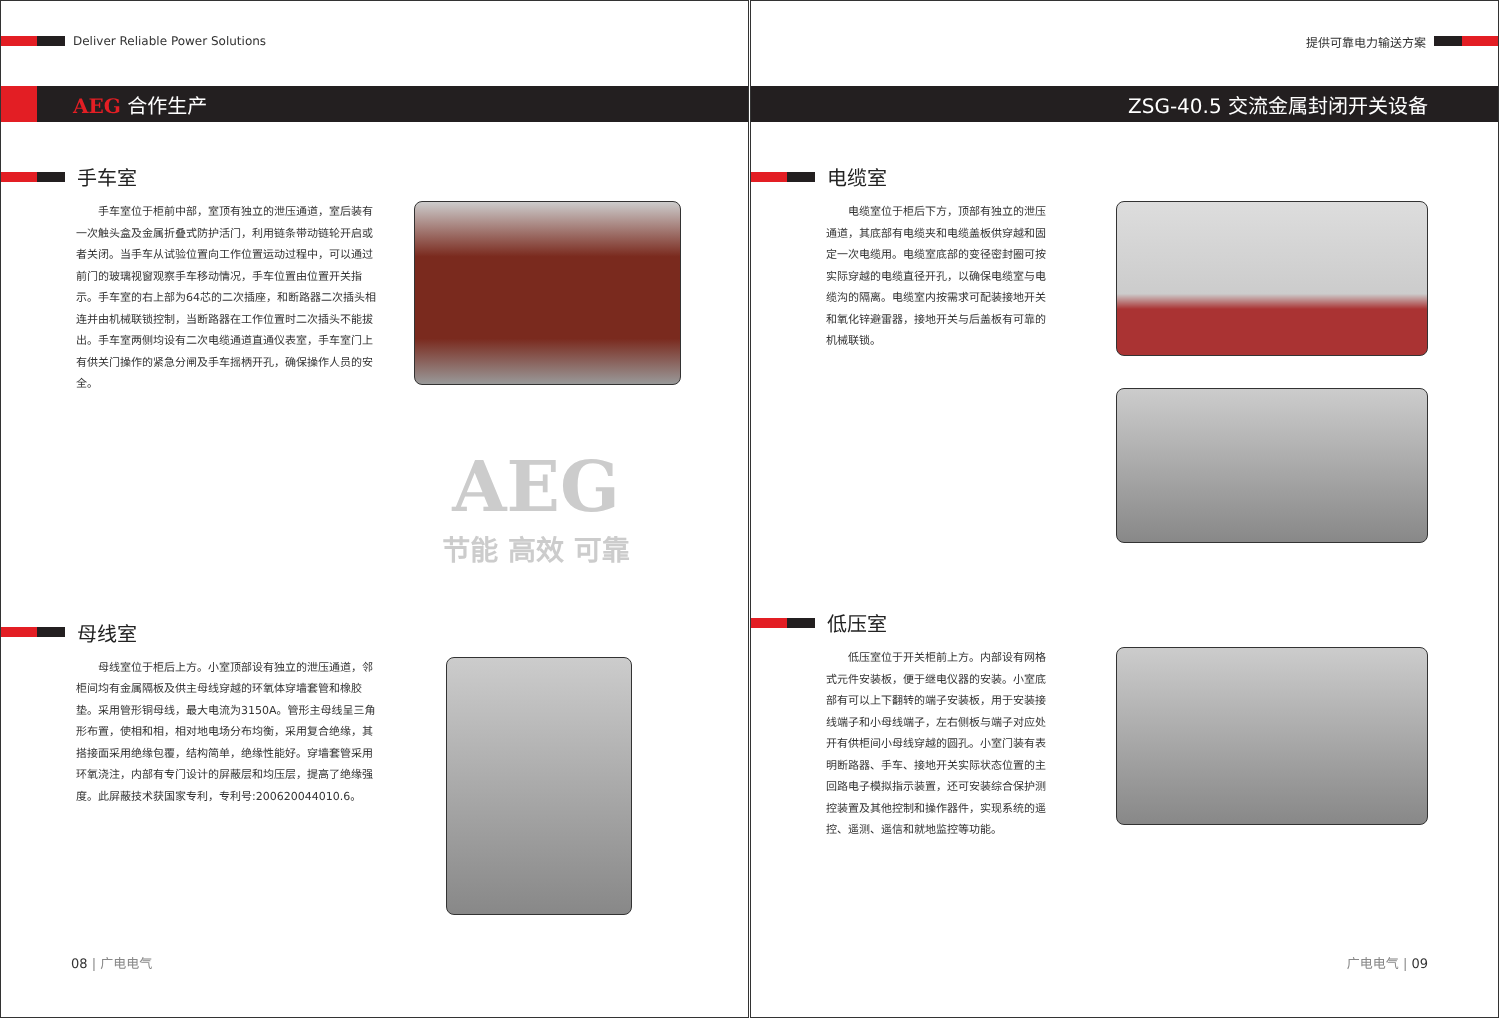Deliver Reliable Power Solutions
AEG 合作生产
手车室
手车室位于柜前中部，室顶有独立的泄压通道，室后装有一次触头盒及金属折叠式防护活门，利用链条带动链轮开启或者关闭。当手车从试验位置向工作位置运动过程中，可以通过前门的玻璃视窗观察手车移动情况，手车位置由位置开关指示。手车室的右上部为64芯的二次插座，和断路器二次插头相连并由机械联锁控制，当断路器在工作位置时二次插头不能拔出。手车室两侧均设有二次电缆通道直通仪表室，手车室门上有供关门操作的紧急分闸及手车摇柄开孔，确保操作人员的安全。
AEG
节能 高效 可靠
母线室
母线室位于柜后上方。小室顶部设有独立的泄压通道，邻柜间均有金属隔板及供主母线穿越的环氧体穿墙套管和橡胶垫。采用管形铜母线，最大电流为3150A。管形主母线呈三角形布置，使相和相，相对地电场分布均衡，采用复合绝缘，其搭接面采用绝缘包覆，结构简单，绝缘性能好。穿墙套管采用环氧浇注，内部有专门设计的屏蔽层和均压层，提高了绝缘强度。此屏蔽技术获国家专利，专利号:200620044010.6。
08 | 广电电气
提供可靠电力输送方案
ZSG-40.5 交流金属封闭开关设备
电缆室
电缆室位于柜后下方，顶部有独立的泄压通道，其底部有电缆夹和电缆盖板供穿越和固定一次电缆用。电缆室底部的变径密封圈可按实际穿越的电缆直径开孔，以确保电缆室与电缆沟的隔离。电缆室内按需求可配装接地开关和氧化锌避雷器，接地开关与后盖板有可靠的机械联锁。
低压室
低压室位于开关柜前上方。内部设有网格式元件安装板，便于继电仪器的安装。小室底部有可以上下翻转的端子安装板，用于安装接线端子和小母线端子，左右侧板与端子对应处开有供柜间小母线穿越的圆孔。小室门装有表明断路器、手车、接地开关实际状态位置的主回路电子模拟指示装置，还可安装综合保护测控装置及其他控制和操作器件，实现系统的遥控、遥测、遥信和就地监控等功能。
广电电气 | 09